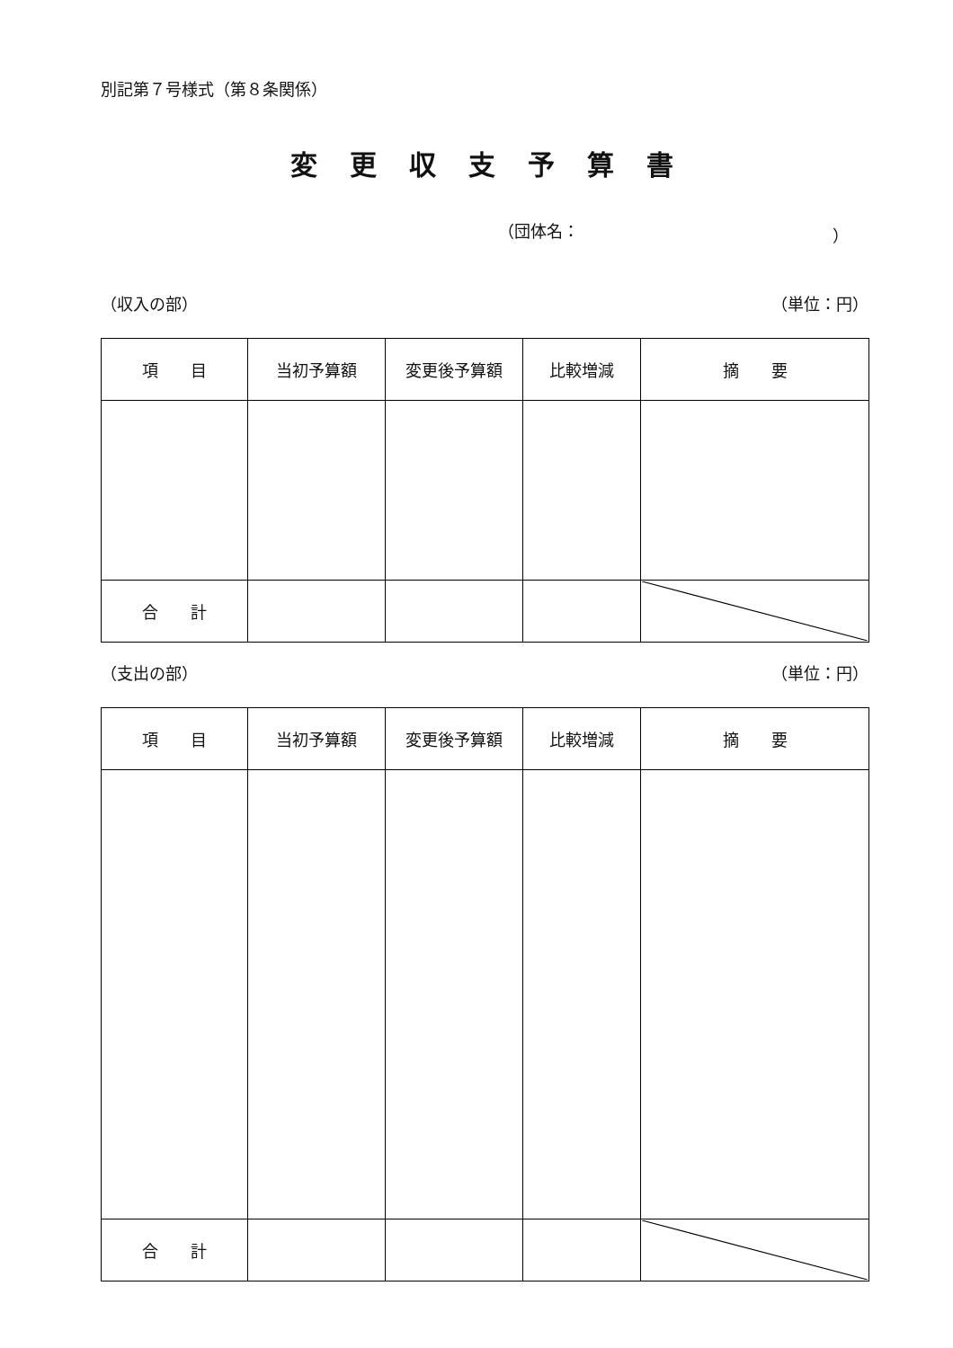別記第７号様式（第８条関係）
変更収支予算書
（団体名： ）
（収入の部） （単位：円）
| 項 目 | 当初予算額 | 変更後予算額 | 比較増減 | 摘 要 |
| --- | --- | --- | --- | --- |
| 合 計 | | | | |
（支出の部） （単位：円）
| 項 目 | 当初予算額 | 変更後予算額 | 比較増減 | 摘 要 |
| --- | --- | --- | --- | --- |
| 合 計 | | | | |